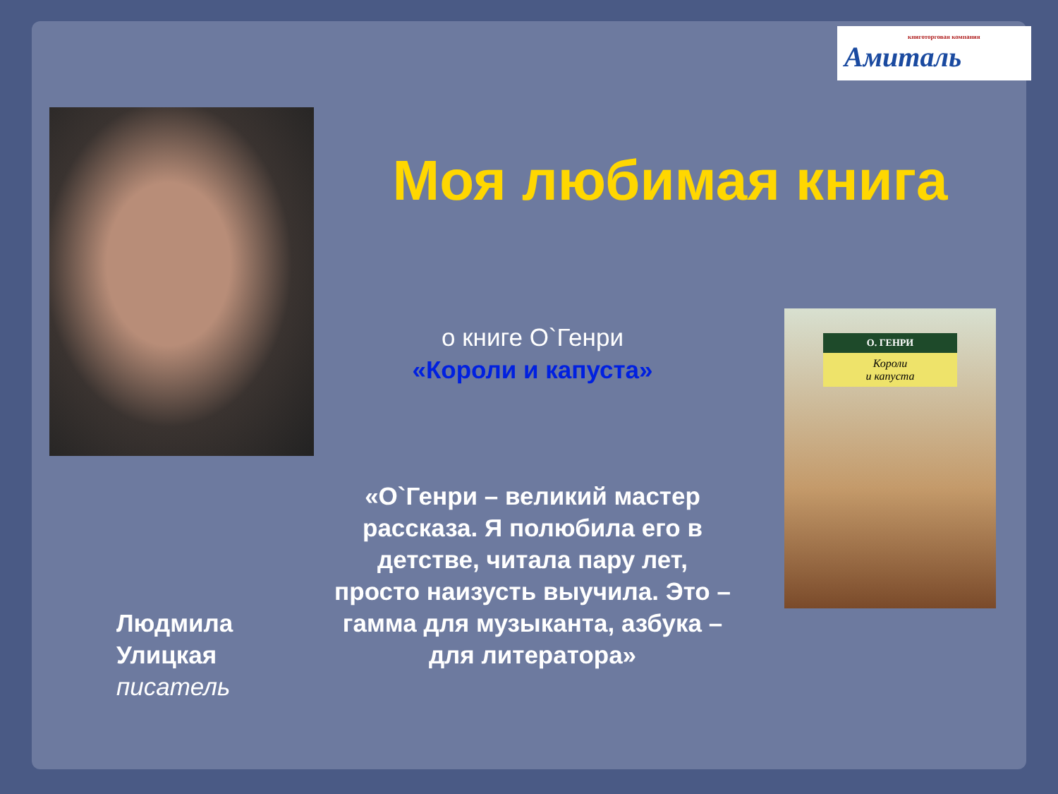книготорговая компания
Амиталь
Моя любимая книга
о книге О`Генри
«Короли и капуста»
О. ГЕНРИ
Короли
и капуста
«О`Генри – великий мастер рассказа. Я полюбила его в детстве, читала пару лет, просто наизусть выучила. Это – гамма для музыканта, азбука – для литератора»
Людмила
Улицкая
писатель